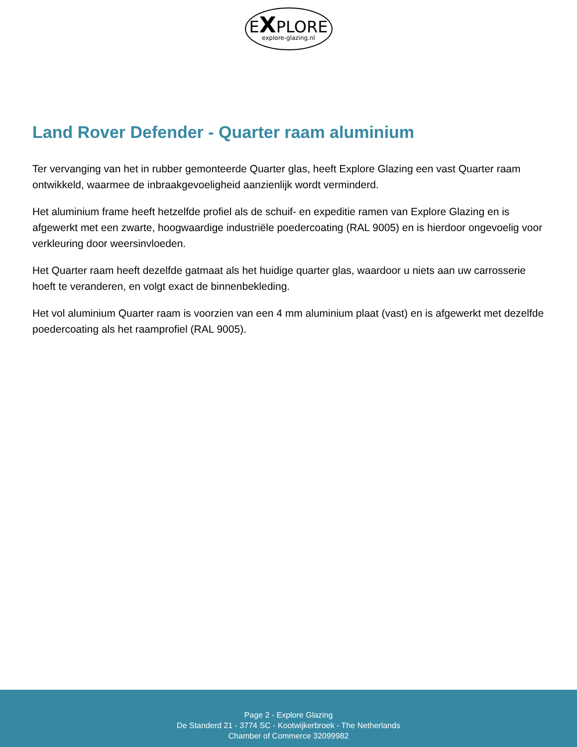EXPLORE
explore-glazing.nl
Land Rover Defender - Quarter raam aluminium
Ter vervanging van het in rubber gemonteerde Quarter glas, heeft Explore Glazing een vast Quarter raam ontwikkeld, waarmee de inbraakgevoeligheid aanzienlijk wordt verminderd.
Het aluminium frame heeft hetzelfde profiel als de schuif- en expeditie ramen van Explore Glazing en is afgewerkt met een zwarte, hoogwaardige industriële poedercoating (RAL 9005) en is hierdoor ongevoelig voor verkleuring door weersinvloeden.
Het Quarter raam heeft dezelfde gatmaat als het huidige quarter glas, waardoor u niets aan uw carrosserie hoeft te veranderen, en volgt exact de binnenbekleding.
Het vol aluminium Quarter raam is voorzien van een 4 mm aluminium plaat (vast) en is afgewerkt met dezelfde poedercoating als het raamprofiel (RAL 9005).
Page 2 - Explore Glazing
De Standerd 21 - 3774 SC - Kootwijkerbroek - The Netherlands
Chamber of Commerce 32099982